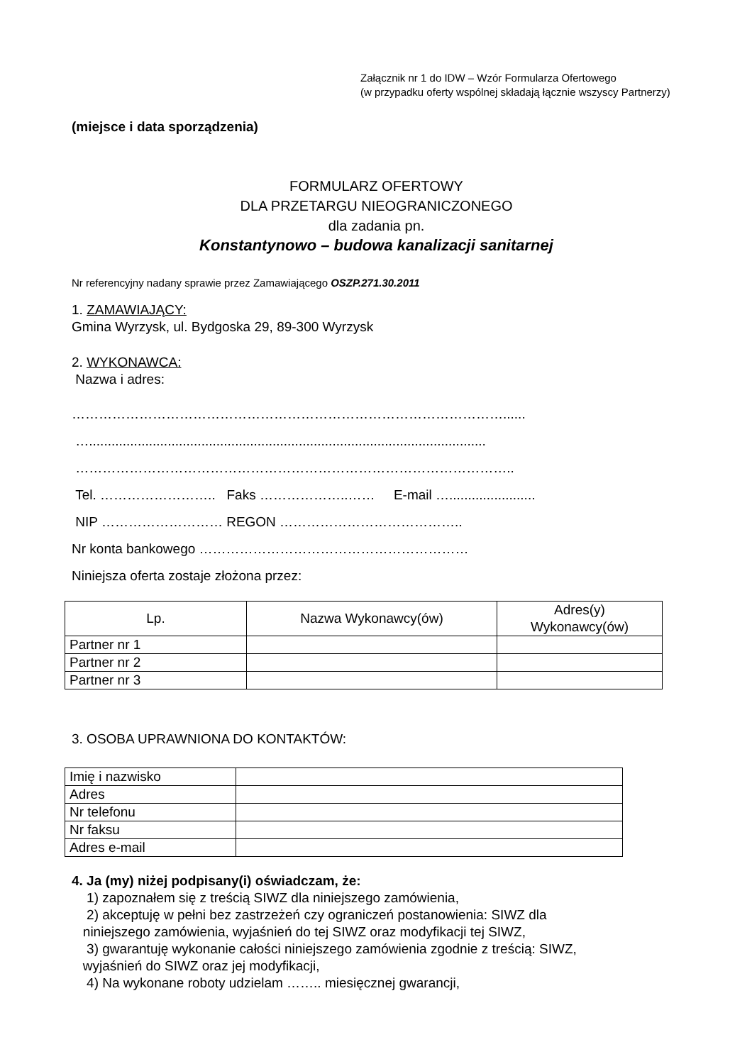Załącznik nr 1 do IDW – Wzór Formularza Ofertowego
(w przypadku oferty wspólnej składają łącznie wszyscy Partnerzy)
(miejsce i data sporządzenia)
FORMULARZ OFERTOWY
DLA PRZETARGU NIEOGRANICZONEGO
dla zadania pn.
Konstantynowo – budowa kanalizacji sanitarnej
Nr referencyjny nadany sprawie przez Zamawiającego OSZP.271.30.2011
1. ZAMAWIAJĄCY:
Gmina Wyrzysk, ul. Bydgoska 29, 89-300 Wyrzysk
2. WYKONAWCA:
Nazwa i adres:
……………………………………………………………………………………......
…..........................................................................................................
……………………………………………………………………………………..
Tel. …………………….. Faks ………………..…… E-mail ….......................
NIP ……………………… REGON …………………………………..
Nr konta bankowego ……………………………………………………
Niniejsza oferta zostaje złożona przez:
| Lp. | Nazwa Wykonawcy(ów) | Adres(y) Wykonawcy(ów) |
| --- | --- | --- |
| Partner nr 1 | | |
| Partner nr 2 | | |
| Partner nr 3 | | |
3. OSOBA UPRAWNIONA DO KONTAKTÓW:
| Imię i nazwisko | |
| Adres | |
| Nr telefonu | |
| Nr faksu | |
| Adres e-mail | |
4. Ja (my) niżej podpisany(i) oświadczam, że:
1) zapoznałem się z treścią SIWZ dla niniejszego zamówienia,
2) akceptuję w pełni bez zastrzeżeń czy ograniczeń postanowienia: SIWZ dla
niniejszego zamówienia, wyjaśnień do tej SIWZ oraz modyfikacji tej SIWZ,
3) gwarantuję wykonanie całości niniejszego zamówienia zgodnie z treścią: SIWZ,
wyjaśnień do SIWZ oraz jej modyfikacji,
4) Na wykonane roboty udzielam …….. miesięcznej gwarancji,